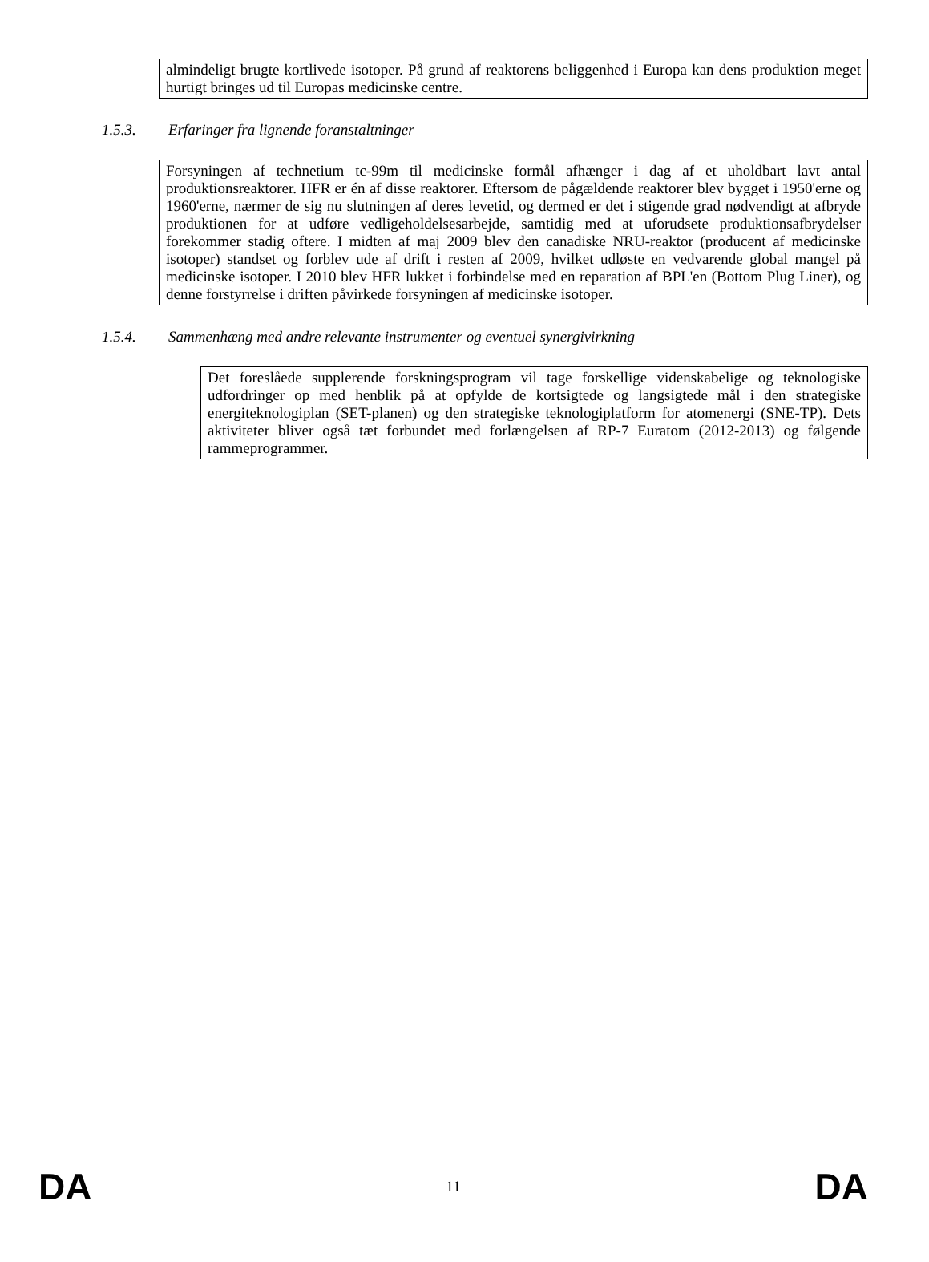almindeligt brugte kortlivede isotoper. På grund af reaktorens beliggenhed i Europa kan dens produktion meget hurtigt bringes ud til Europas medicinske centre.
1.5.3. Erfaringer fra lignende foranstaltninger
Forsyningen af technetium tc-99m til medicinske formål afhænger i dag af et uholdbart lavt antal produktionsreaktorer. HFR er én af disse reaktorer. Eftersom de pågældende reaktorer blev bygget i 1950'erne og 1960'erne, nærmer de sig nu slutningen af deres levetid, og dermed er det i stigende grad nødvendigt at afbryde produktionen for at udføre vedligeholdelsesarbejde, samtidig med at uforudsete produktionsafbrydelser forekommer stadig oftere. I midten af maj 2009 blev den canadiske NRU-reaktor (producent af medicinske isotoper) standset og forblev ude af drift i resten af 2009, hvilket udløste en vedvarende global mangel på medicinske isotoper. I 2010 blev HFR lukket i forbindelse med en reparation af BPL'en (Bottom Plug Liner), og denne forstyrrelse i driften påvirkede forsyningen af medicinske isotoper.
1.5.4. Sammenhæng med andre relevante instrumenter og eventuel synergivirkning
Det foreslåede supplerende forskningsprogram vil tage forskellige videnskabelige og teknologiske udfordringer op med henblik på at opfylde de kortsigtede og langsigtede mål i den strategiske energiteknologiplan (SET-planen) og den strategiske teknologiplatform for atomenergi (SNE-TP). Dets aktiviteter bliver også tæt forbundet med forlængelsen af RP-7 Euratom (2012-2013) og følgende rammeprogrammer.
DA 11 DA